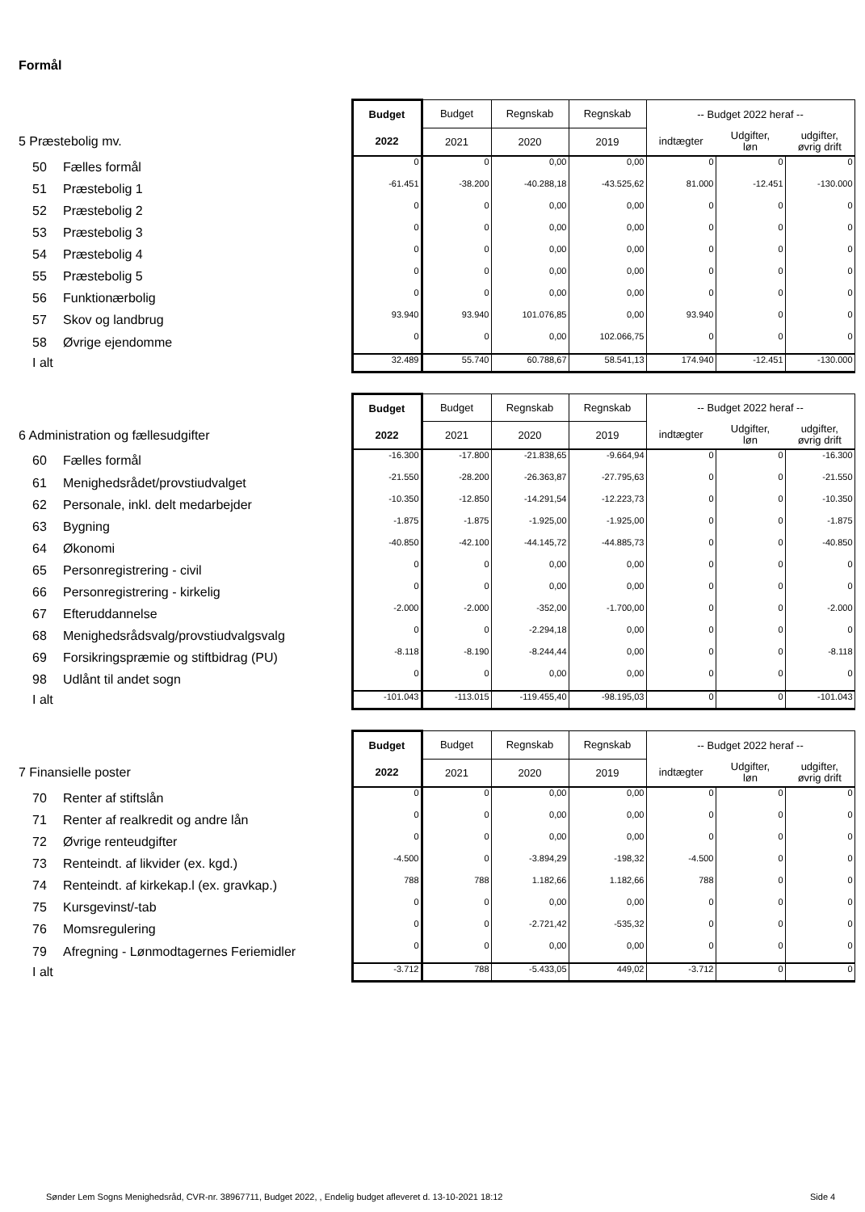Formål
| | Budget | Budget | Regnskab | Regnskab | -- Budget 2022 heraf -- | | |
| 5 Præstebolig mv. | 2022 | 2021 | 2020 | 2019 | indtægter | Udgifter, løn | udgifter, øvrig drift |
| 50 Fælles formål | 0 | 0 | 0,00 | 0,00 | 0 | 0 | 0 |
| 51 Præstebolig 1 | -61.451 | -38.200 | -40.288,18 | -43.525,62 | 81.000 | -12.451 | -130.000 |
| 52 Præstebolig 2 | 0 | 0 | 0,00 | 0,00 | 0 | 0 | 0 |
| 53 Præstebolig 3 | 0 | 0 | 0,00 | 0,00 | 0 | 0 | 0 |
| 54 Præstebolig 4 | 0 | 0 | 0,00 | 0,00 | 0 | 0 | 0 |
| 55 Præstebolig 5 | 0 | 0 | 0,00 | 0,00 | 0 | 0 | 0 |
| 56 Funktionærbolig | 0 | 0 | 0,00 | 0,00 | 0 | 0 | 0 |
| 57 Skov og landbrug | 93.940 | 93.940 | 101.076,85 | 0,00 | 93.940 | 0 | 0 |
| 58 Øvrige ejendomme | 0 | 0 | 0,00 | 102.066,75 | 0 | 0 | 0 |
| I alt | 32.489 | 55.740 | 60.788,67 | 58.541,13 | 174.940 | -12.451 | -130.000 |
| | Budget | Budget | Regnskab | Regnskab | -- Budget 2022 heraf -- | | |
| 6 Administration og fællesudgifter | 2022 | 2021 | 2020 | 2019 | indtægter | Udgifter, løn | udgifter, øvrig drift |
| 60 Fælles formål | -16.300 | -17.800 | -21.838,65 | -9.664,94 | 0 | 0 | -16.300 |
| 61 Menighedsrådet/provstiudvalget | -21.550 | -28.200 | -26.363,87 | -27.795,63 | 0 | 0 | -21.550 |
| 62 Personale, inkl. delt medarbejder | -10.350 | -12.850 | -14.291,54 | -12.223,73 | 0 | 0 | -10.350 |
| 63 Bygning | -1.875 | -1.875 | -1.925,00 | -1.925,00 | 0 | 0 | -1.875 |
| 64 Økonomi | -40.850 | -42.100 | -44.145,72 | -44.885,73 | 0 | 0 | -40.850 |
| 65 Personregistrering - civil | 0 | 0 | 0,00 | 0,00 | 0 | 0 | 0 |
| 66 Personregistrering - kirkelig | 0 | 0 | 0,00 | 0,00 | 0 | 0 | 0 |
| 67 Efteruddannelse | -2.000 | -2.000 | -352,00 | -1.700,00 | 0 | 0 | -2.000 |
| 68 Menighedsrådsvalg/provstiudvalgsvalg | 0 | 0 | -2.294,18 | 0,00 | 0 | 0 | 0 |
| 69 Forsikringspræmie og stiftbidrag (PU) | -8.118 | -8.190 | -8.244,44 | 0,00 | 0 | 0 | -8.118 |
| 98 Udlånt til andet sogn | 0 | 0 | 0,00 | 0,00 | 0 | 0 | 0 |
| I alt | -101.043 | -113.015 | -119.455,40 | -98.195,03 | 0 | 0 | -101.043 |
| | Budget | Budget | Regnskab | Regnskab | -- Budget 2022 heraf -- | | |
| 7 Finansielle poster | 2022 | 2021 | 2020 | 2019 | indtægter | Udgifter, løn | udgifter, øvrig drift |
| 70 Renter af stiftslån | 0 | 0 | 0,00 | 0,00 | 0 | 0 | 0 |
| 71 Renter af realkredit og andre lån | 0 | 0 | 0,00 | 0,00 | 0 | 0 | 0 |
| 72 Øvrige renteudgifter | 0 | 0 | 0,00 | 0,00 | 0 | 0 | 0 |
| 73 Renteindt. af likvider (ex. kgd.) | -4.500 | 0 | -3.894,29 | -198,32 | -4.500 | 0 | 0 |
| 74 Renteindt. af kirkekap.l (ex. gravkap.) | 788 | 788 | 1.182,66 | 1.182,66 | 788 | 0 | 0 |
| 75 Kursgevinst/-tab | 0 | 0 | 0,00 | 0,00 | 0 | 0 | 0 |
| 76 Momsregulering | 0 | 0 | -2.721,42 | -535,32 | 0 | 0 | 0 |
| 79 Afregning - Lønmodtagernes Feriemidler | 0 | 0 | 0,00 | 0,00 | 0 | 0 | 0 |
| I alt | -3.712 | 788 | -5.433,05 | 449,02 | -3.712 | 0 | 0 |
Sønder Lem Sogns Menighedsråd, CVR-nr. 38967711, Budget 2022, , Endelig budget afleveret d. 13-10-2021 18:12
Side 4